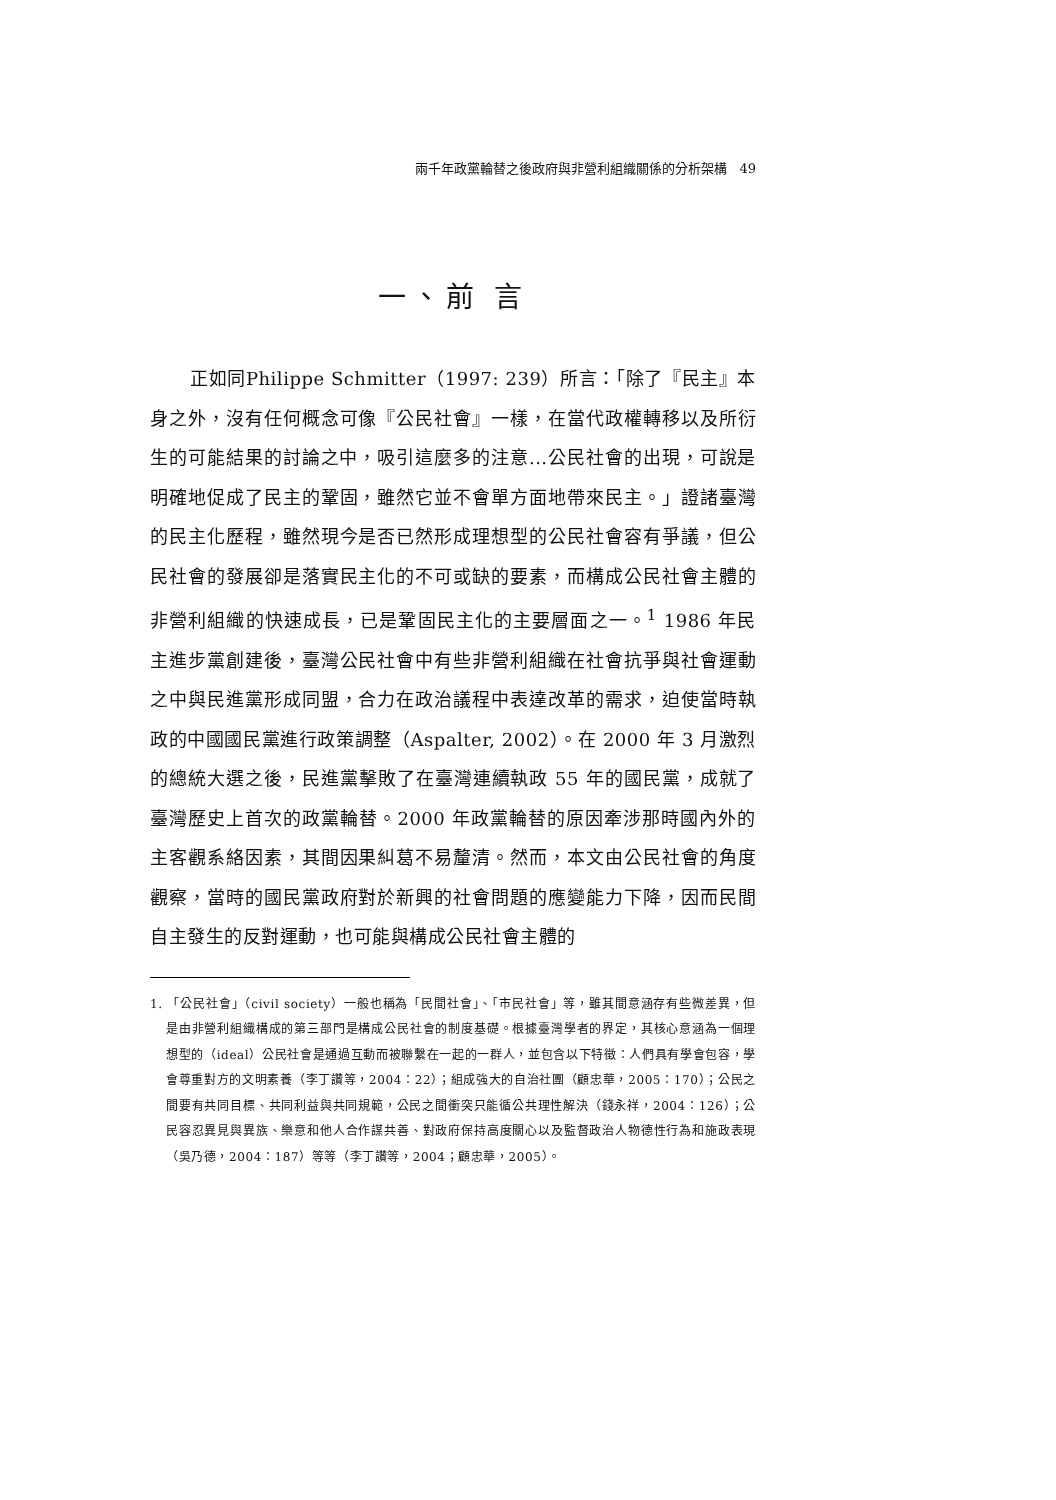兩千年政黨輪替之後政府與非營利組織關係的分析架構 49
一、前 言
正如同Philippe Schmitter（1997: 239）所言：「除了『民主』本身之外，沒有任何概念可像『公民社會』一樣，在當代政權轉移以及所衍生的可能結果的討論之中，吸引這麼多的注意...公民社會的出現，可說是明確地促成了民主的鞏固，雖然它並不會單方面地帶來民主。」證諸臺灣的民主化歷程，雖然現今是否已然形成理想型的公民社會容有爭議，但公民社會的發展卻是落實民主化的不可或缺的要素，而構成公民社會主體的非營利組織的快速成長，已是鞏固民主化的主要層面之一。<sup>1</sup> 1986 年民主進步黨創建後，臺灣公民社會中有些非營利組織在社會抗爭與社會運動之中與民進黨形成同盟，合力在政治議程中表達改革的需求，迫使當時執政的中國國民黨進行政策調整（Aspalter, 2002）。在 2000 年 3 月激烈的總統大選之後，民進黨擊敗了在臺灣連續執政 55 年的國民黨，成就了臺灣歷史上首次的政黨輪替。2000 年政黨輪替的原因牽涉那時國內外的主客觀系絡因素，其間因果糾葛不易釐清。然而，本文由公民社會的角度觀察，當時的國民黨政府對於新興的社會問題的應變能力下降，因而民間自主發生的反對運動，也可能與構成公民社會主體的
1. 「公民社會」（civil society）一般也稱為「民間社會」、「市民社會」等，雖其間意涵存有些微差異，但是由非營利組織構成的第三部門是構成公民社會的制度基礎。根據臺灣學者的界定，其核心意涵為一個理想型的（ideal）公民社會是通過互動而被聯繫在一起的一群人，並包含以下特徵：人們具有學會包容，學會尊重對方的文明素養（李丁讚等，2004：22）；組成強大的自治社團（顧忠華，2005：170）；公民之間要有共同目標、共同利益與共同規範，公民之間衝突只能循公共理性解決（錢永祥，2004：126）；公民容忍異見與異族、樂意和他人合作謀共善、對政府保持高度關心以及監督政治人物德性行為和施政表現（吳乃德，2004：187）等等（李丁讚等，2004；顧忠華，2005）。